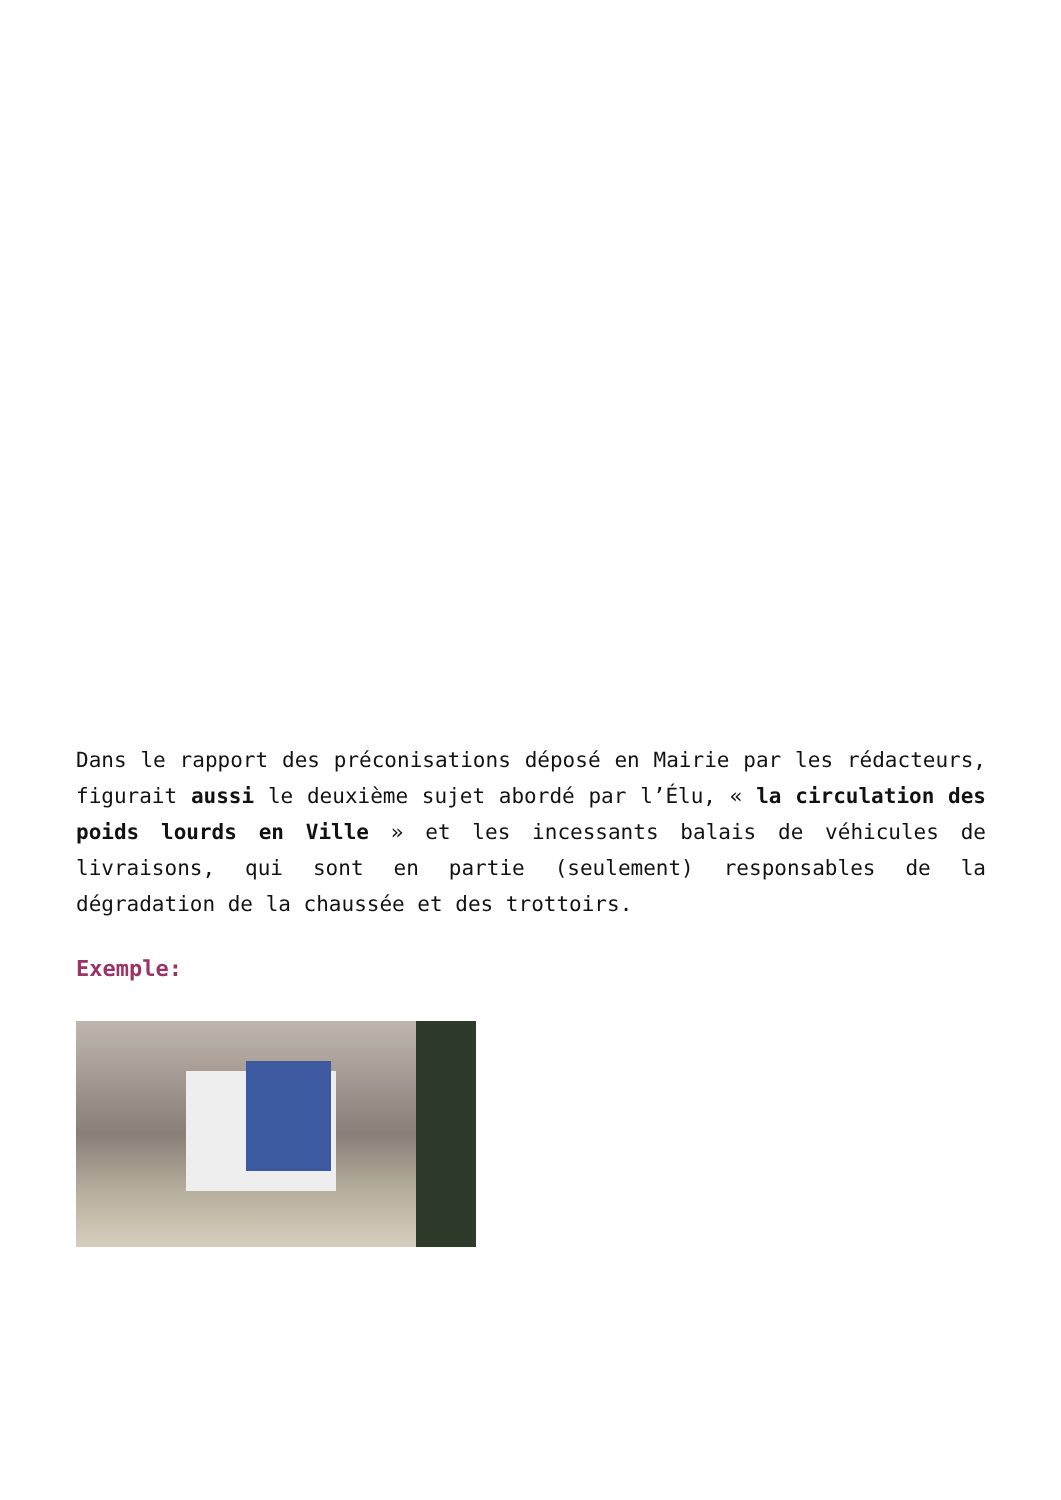Dans le rapport des préconisations déposé en Mairie par les rédacteurs, figurait aussi le deuxième sujet abordé par l’Élu, « la circulation des poids lourds en Ville » et les incessants balais de véhicules de livraisons, qui sont en partie (seulement) responsables de la dégradation de la chaussée et des trottoirs.
Exemple: